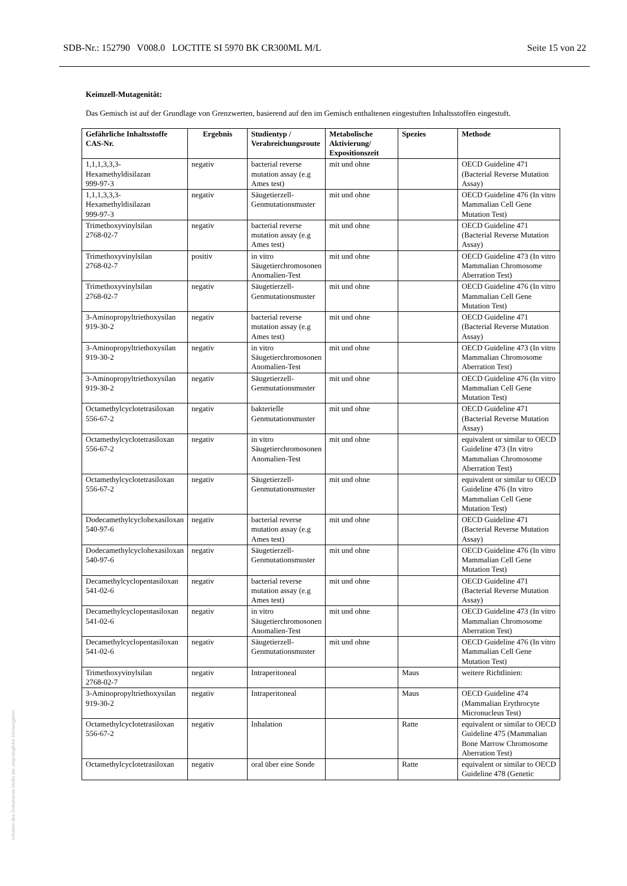SDB-Nr.: 152790 V008.0 LOCTITE SI 5970 BK CR300ML M/L Seite 15 von 22
Keimzell-Mutagenität:
Das Gemisch ist auf der Grundlage von Grenzwerten, basierend auf den im Gemisch enthaltenen eingestuften Inhaltsstoffen eingestuft.
| Gefährliche Inhaltsstoffe CAS-Nr. | Ergebnis | Studientyp / Verabreichungsroute | Metabolische Aktivierung/ Expositionszeit | Spezies | Methode |
| --- | --- | --- | --- | --- | --- |
| 1,1,1,3,3,3-Hexamethyldisilazan 999-97-3 | negativ | bacterial reverse mutation assay (e.g Ames test) | mit und ohne | | OECD Guideline 471 (Bacterial Reverse Mutation Assay) |
| 1,1,1,3,3,3-Hexamethyldisilazan 999-97-3 | negativ | Säugetierzell-Genmutationsmuster | mit und ohne | | OECD Guideline 476 (In vitro Mammalian Cell Gene Mutation Test) |
| Trimethoxyvinylsilan 2768-02-7 | negativ | bacterial reverse mutation assay (e.g Ames test) | mit und ohne | | OECD Guideline 471 (Bacterial Reverse Mutation Assay) |
| Trimethoxyvinylsilan 2768-02-7 | positiv | in vitro Säugetierchromosonen Anomalien-Test | mit und ohne | | OECD Guideline 473 (In vitro Mammalian Chromosome Aberration Test) |
| Trimethoxyvinylsilan 2768-02-7 | negativ | Säugetierzell-Genmutationsmuster | mit und ohne | | OECD Guideline 476 (In vitro Mammalian Cell Gene Mutation Test) |
| 3-Aminopropyltriethoxysilan 919-30-2 | negativ | bacterial reverse mutation assay (e.g Ames test) | mit und ohne | | OECD Guideline 471 (Bacterial Reverse Mutation Assay) |
| 3-Aminopropyltriethoxysilan 919-30-2 | negativ | in vitro Säugetierchromosonen Anomalien-Test | mit und ohne | | OECD Guideline 473 (In vitro Mammalian Chromosome Aberration Test) |
| 3-Aminopropyltriethoxysilan 919-30-2 | negativ | Säugetierzell-Genmutationsmuster | mit und ohne | | OECD Guideline 476 (In vitro Mammalian Cell Gene Mutation Test) |
| Octamethylcyclotetrasiloxan 556-67-2 | negativ | bakterielle Genmutationsmuster | mit und ohne | | OECD Guideline 471 (Bacterial Reverse Mutation Assay) |
| Octamethylcyclotetrasiloxan 556-67-2 | negativ | in vitro Säugetierchromosonen Anomalien-Test | mit und ohne | | equivalent or similar to OECD Guideline 473 (In vitro Mammalian Chromosome Aberration Test) |
| Octamethylcyclotetrasiloxan 556-67-2 | negativ | Säugetierzell-Genmutationsmuster | mit und ohne | | equivalent or similar to OECD Guideline 476 (In vitro Mammalian Cell Gene Mutation Test) |
| Dodecamethylcyclohexasiloxan 540-97-6 | negativ | bacterial reverse mutation assay (e.g Ames test) | mit und ohne | | OECD Guideline 471 (Bacterial Reverse Mutation Assay) |
| Dodecamethylcyclohexasiloxan 540-97-6 | negativ | Säugetierzell-Genmutationsmuster | mit und ohne | | OECD Guideline 476 (In vitro Mammalian Cell Gene Mutation Test) |
| Decamethylcyclopentasiloxan 541-02-6 | negativ | bacterial reverse mutation assay (e.g Ames test) | mit und ohne | | OECD Guideline 471 (Bacterial Reverse Mutation Assay) |
| Decamethylcyclopentasiloxan 541-02-6 | negativ | in vitro Säugetierchromosonen Anomalien-Test | mit und ohne | | OECD Guideline 473 (In vitro Mammalian Chromosome Aberration Test) |
| Decamethylcyclopentasiloxan 541-02-6 | negativ | Säugetierzell-Genmutationsmuster | mit und ohne | | OECD Guideline 476 (In vitro Mammalian Cell Gene Mutation Test) |
| Trimethoxyvinylsilan 2768-02-7 | negativ | Intraperitoneal | | Maus | weitere Richtlinien: |
| 3-Aminopropyltriethoxysilan 919-30-2 | negativ | Intraperitoneal | | Maus | OECD Guideline 474 (Mammalian Erythrocyte Micronucleus Test) |
| Octamethylcyclotetrasiloxan 556-67-2 | negativ | Inhalation | | Ratte | equivalent or similar to OECD Guideline 475 (Mammalian Bone Marrow Chromosome Aberration Test) |
| Octamethylcyclotetrasiloxan | negativ | oral über eine Sonde | | Ratte | equivalent or similar to OECD Guideline 478 (Genetic |
Urheber des Dokuments bleibt der ursprüngliche Herausgeber.